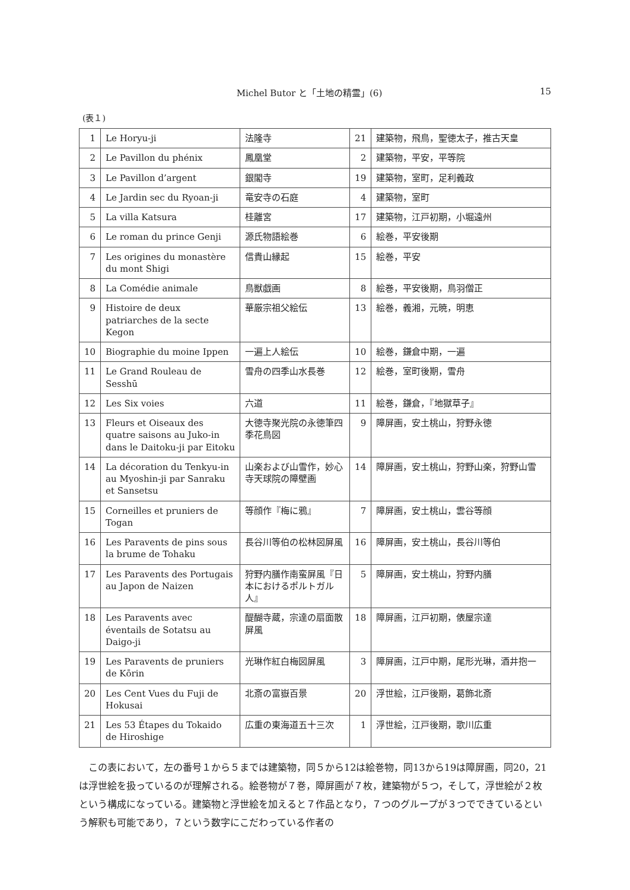Michel Butor と「土地の精霊」(6) 15
(表１)
| 1 | Le Horyu-ji | 法隆寺 | 21 | 建築物，飛鳥，聖徳太子，推古天皇 |
| 2 | Le Pavillon du phénix | 鳳凰堂 | 2 | 建築物，平安，平等院 |
| 3 | Le Pavillon d’argent | 銀閣寺 | 19 | 建築物，室町，足利義政 |
| 4 | Le Jardin sec du Ryoan-ji | 竜安寺の石庭 | 4 | 建築物，室町 |
| 5 | La villa Katsura | 桂離宮 | 17 | 建築物，江戸初期，小堀遠州 |
| 6 | Le roman du prince Genji | 源氏物語絵巻 | 6 | 絵巻，平安後期 |
| 7 | Les origines du monastère du mont Shigi | 信貴山縁起 | 15 | 絵巻，平安 |
| 8 | La Comédie animale | 鳥獣戯画 | 8 | 絵巻，平安後期，鳥羽僧正 |
| 9 | Histoire de deux patriarches de la secte Kegon | 華厳宗祖父絵伝 | 13 | 絵巻，義湘，元暁，明恵 |
| 10 | Biographie du moine Ippen | 一遍上人絵伝 | 10 | 絵巻，鎌倉中期，一遍 |
| 11 | Le Grand Rouleau de Sesshū | 雪舟の四季山水長巻 | 12 | 絵巻，室町後期，雪舟 |
| 12 | Les Six voies | 六道 | 11 | 絵巻，鎌倉，『地獄草子』 |
| 13 | Fleurs et Oiseaux des quatre saisons au Juko-in dans le Daitoku-ji par Eitoku | 大徳寺聚光院の永徳筆四季花鳥図 | 9 | 障屏画，安土桃山，狩野永徳 |
| 14 | La décoration du Tenkyu-in au Myoshin-ji par Sanraku et Sansetsu | 山楽および山雪作，妙心寺天球院の障壁画 | 14 | 障屏画，安土桃山，狩野山楽，狩野山雪 |
| 15 | Corneilles et pruniers de Togan | 等顔作『梅に鴉』 | 7 | 障屏画，安土桃山，雲谷等顔 |
| 16 | Les Paravents de pins sous la brume de Tohaku | 長谷川等伯の松林図屏風 | 16 | 障屏画，安土桃山，長谷川等伯 |
| 17 | Les Paravents des Portugais au Japon de Naizen | 狩野内膳作南蛮屏風『日本におけるポルトガル人』 | 5 | 障屏画，安土桃山，狩野内膳 |
| 18 | Les Paravents avec éventails de Sotatsu au Daigo-ji | 醍醐寺蔵，宗達の扇面散屏風 | 18 | 障屏画，江戸初期，俵屋宗達 |
| 19 | Les Paravents de pruniers de Kōrin | 光琳作紅白梅図屏風 | 3 | 障屏画，江戸中期，尾形光琳，酒井抱一 |
| 20 | Les Cent Vues du Fuji de Hokusai | 北斎の富嶽百景 | 20 | 浮世絵，江戸後期，葛飾北斎 |
| 21 | Les 53 Étapes du Tokaido de Hiroshige | 広重の東海道五十三次 | 1 | 浮世絵，江戸後期，歌川広重 |
この表において，左の番号１から５までは建築物，同５から12は絵巻物，同13から19は障屏画，同20，21は浮世絵を扱っているのが理解される。絵巻物が７巻，障屏画が７枚，建築物が５つ，そして，浮世絵が２枚という構成になっている。建築物と浮世絵を加えると７作品となり，７つのグループが３つでできているという解釈も可能であり，７という数字にこだわっている作者の